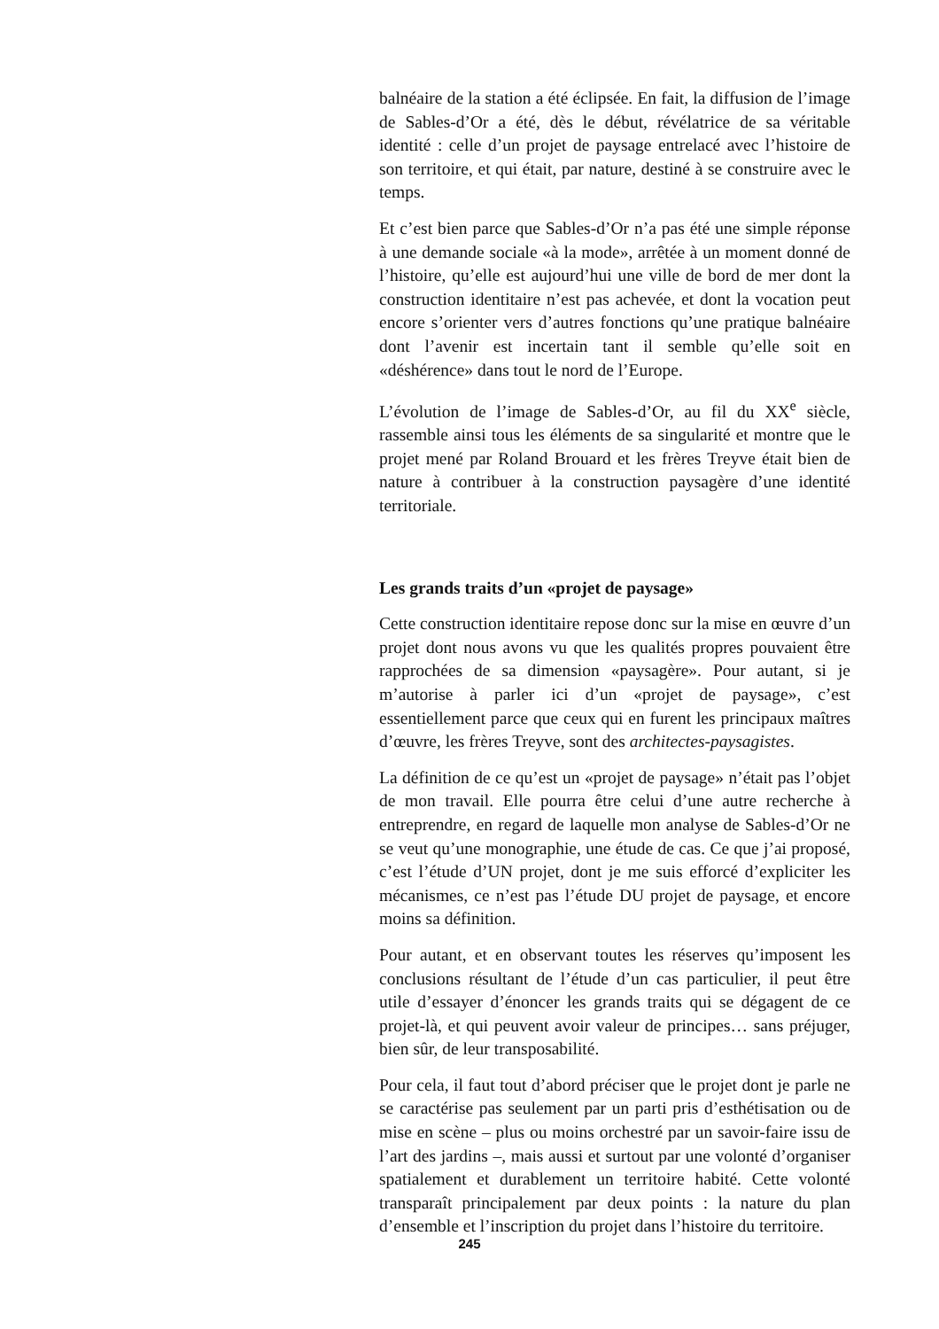balnéaire de la station a été éclipsée. En fait, la diffusion de l’image de Sables-d’Or a été, dès le début, révélatrice de sa véritable identité : celle d’un projet de paysage entrelacé avec l’histoire de son territoire, et qui était, par nature, destiné à se construire avec le temps.
Et c’est bien parce que Sables-d’Or n’a pas été une simple réponse à une demande sociale «à la mode», arrêtée à un moment donné de l’histoire, qu’elle est aujourd’hui une ville de bord de mer dont la construction identitaire n’est pas achevée, et dont la vocation peut encore s’orienter vers d’autres fonctions qu’une pratique balnéaire dont l’avenir est incertain tant il semble qu’elle soit en «déshérence» dans tout le nord de l’Europe.
L’évolution de l’image de Sables-d’Or, au fil du XX<sup>e</sup> siècle, rassemble ainsi tous les éléments de sa singularité et montre que le projet mené par Roland Brouard et les frères Treyve était bien de nature à contribuer à la construction paysagère d’une identité territoriale.
Les grands traits d’un «projet de paysage»
Cette construction identitaire repose donc sur la mise en œuvre d’un projet dont nous avons vu que les qualités propres pouvaient être rapprochées de sa dimension «paysagère». Pour autant, si je m’autorise à parler ici d’un «projet de paysage», c’est essentiellement parce que ceux qui en furent les principaux maîtres d’œuvre, les frères Treyve, sont des architectes-paysagistes.
La définition de ce qu’est un «projet de paysage» n’était pas l’objet de mon travail. Elle pourra être celui d’une autre recherche à entreprendre, en regard de laquelle mon analyse de Sables-d’Or ne se veut qu’une monographie, une étude de cas. Ce que j’ai proposé, c’est l’étude d’UN projet, dont je me suis efforcé d’expliciter les mécanismes, ce n’est pas l’étude DU projet de paysage, et encore moins sa définition.
Pour autant, et en observant toutes les réserves qu’imposent les conclusions résultant de l’étude d’un cas particulier, il peut être utile d’essayer d’énoncer les grands traits qui se dégagent de ce projet-là, et qui peuvent avoir valeur de principes… sans préjuger, bien sûr, de leur transposabilité.
Pour cela, il faut tout d’abord préciser que le projet dont je parle ne se caractérise pas seulement par un parti pris d’esthétisation ou de mise en scène – plus ou moins orchestré par un savoir-faire issu de l’art des jardins –, mais aussi et surtout par une volonté d’organiser spatialement et durablement un territoire habité. Cette volonté transparaît principalement par deux points : la nature du plan d’ensemble et l’inscription du projet dans l’histoire du territoire.
245